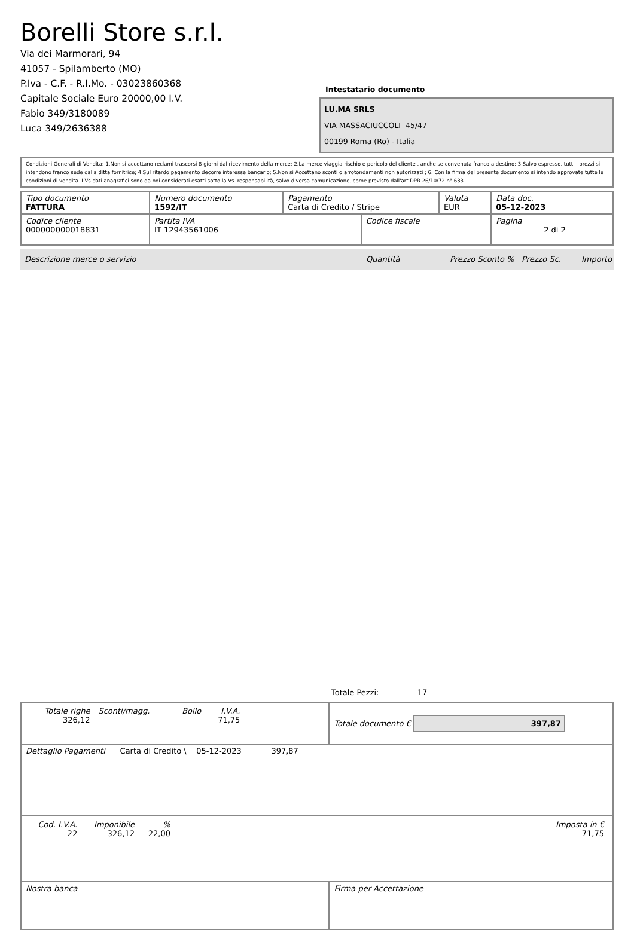Borelli Store s.r.l.
Via dei Marmorari, 94
41057 - Spilamberto (MO)
P.Iva - C.F. - R.I.Mo. - 03023860368
Capitale Sociale Euro 20000,00 I.V.
Fabio 349/3180089
Luca 349/2636388
Intestatario documento
LU.MA SRLS
VIA MASSACIUCCOLI 45/47
00199 Roma (Ro) - Italia
Condizioni Generali di Vendita: 1.Non si accettano reclami trascorsi 8 giorni dal ricevimento della merce; 2.La merce viaggia rischio e pericolo del cliente , anche se convenuta franco a destino; 3.Salvo espresso, tutti i prezzi si intendono franco sede dalla ditta fornitrice; 4.Sul ritardo pagamento decorre interesse bancario; 5.Non si Accettano sconti o arrotondamenti non autorizzati ; 6. Con la firma del presente documento si intendo approvate tutte le condizioni di vendita. I Vs dati anagrafici sono da noi considerati esatti sotto la Vs. responsabilità, salvo diversa comunicazione, come previsto dall'art DPR 26/10/72 n° 633.
| Tipo documento FATTURA | Numero documento 1592/IT | Pagamento Carta di Credito / Stripe | | Valuta EUR | Data doc. 05-12-2023 |
| Codice cliente 000000000018831 | Partita IVA IT 12943561006 | | Codice fiscale | | Pagina 2 di 2 |
Descrizione merce o servizio Quantità Prezzo Sconto % Prezzo Sc. Importo
Totale Pezzi: 17
| / Totale righe 326,12 / Sconti/magg. / Bollo / I.V.A. 71,75 / / | Totale documento € 397,87 |
| Dettaglio Pagamenti Carta di Credito \ 05-12-2023 397,87 | |
| / Cod. I.V.A. 22 / Imponibile 326,12 / % 22,00 / / Imposta in € 71,75 / | |
| Nostra banca | Firma per Accettazione |